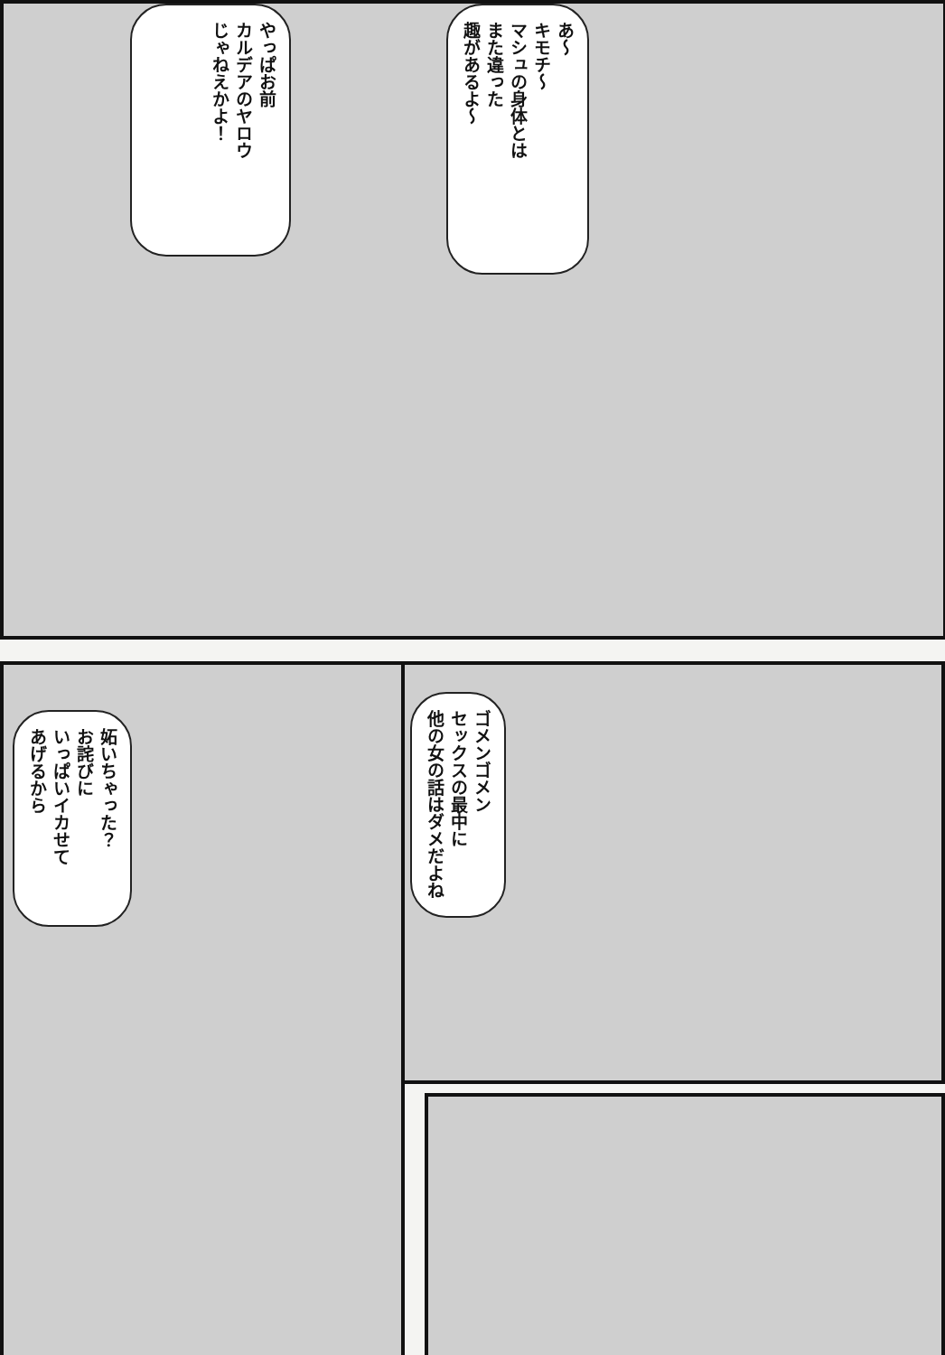あ〜
キモチ〜
マシュの身体とは
また違った
趣があるよ〜
やっぱお前
カルデアのヤロウ
じゃねえかよ！
ゴメンゴメン
セックスの最中に
他の女の話はダメだよね
妬いちゃった？
お詫びに
いっぱいイカせて
あげるから